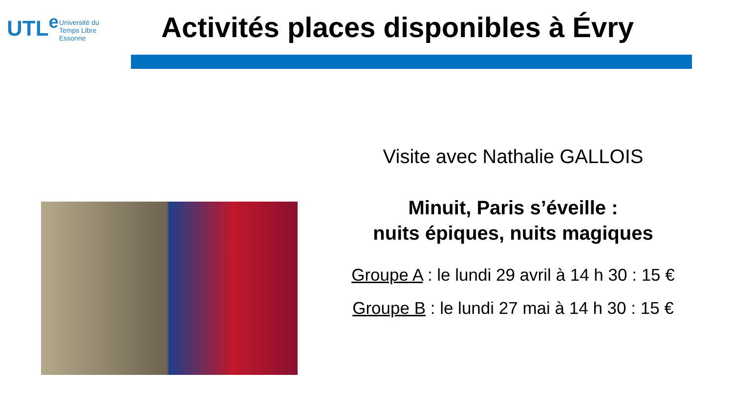UTL<sup>e</sup>
Université du
Temps Libre
Essonne
Activités places disponibles à Évry
Visite avec Nathalie GALLOIS
Minuit, Paris s’éveille :
nuits épiques, nuits magiques
Groupe A : le lundi 29 avril à 14 h 30 : 15 €
Groupe B : le lundi 27 mai à 14 h 30 : 15 €